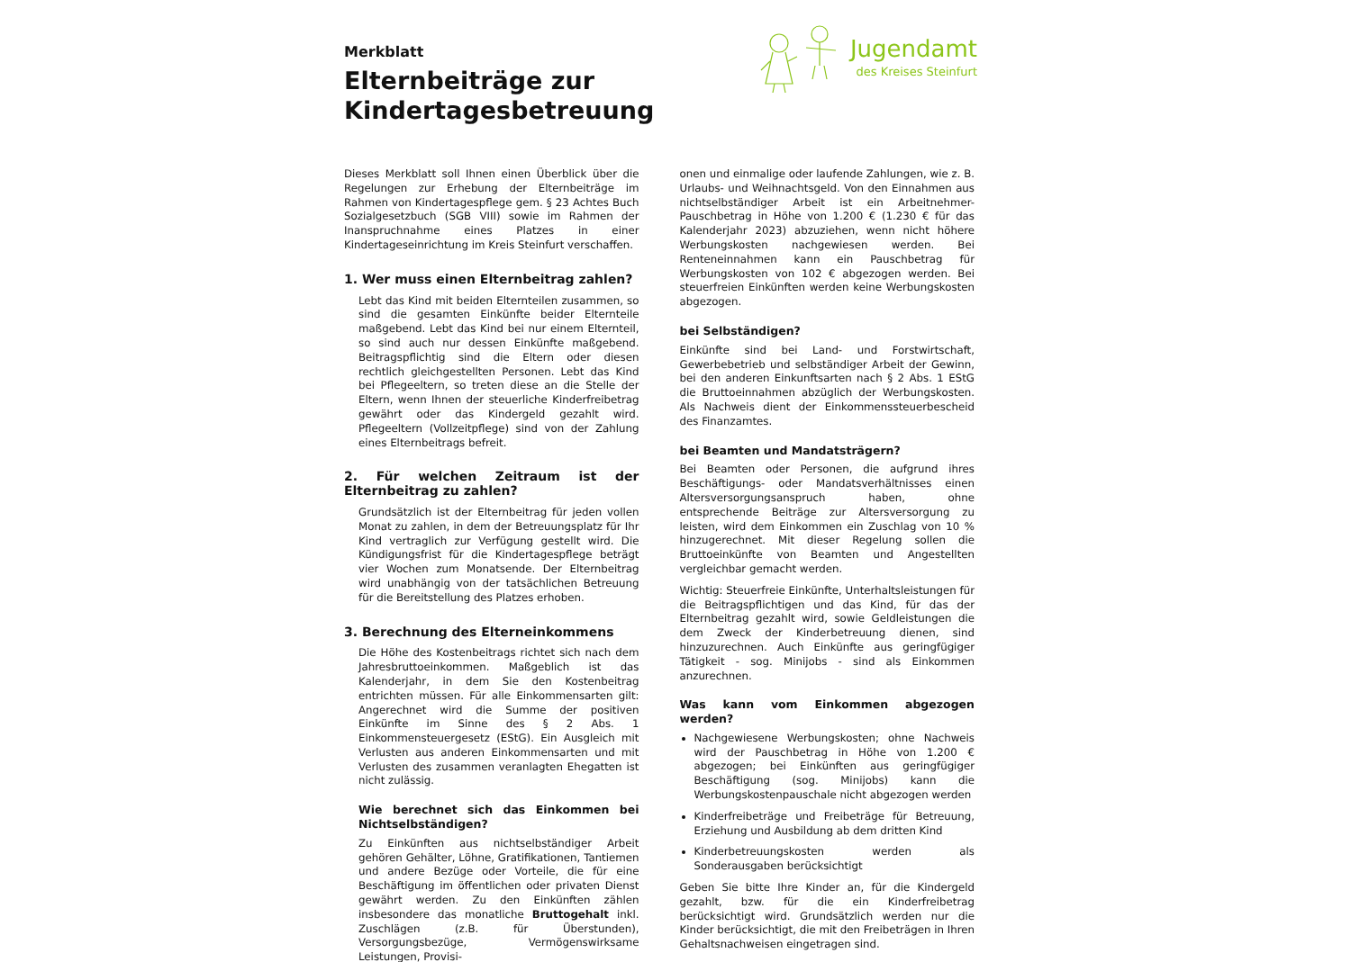Merkblatt
Elternbeiträge zur
Kindertagesbetreuung
Jugendamt
des Kreises Steinfurt
Dieses Merkblatt soll Ihnen einen Überblick über die Regelungen zur Erhebung der Elternbeiträge im Rahmen von Kindertagespflege gem. § 23 Achtes Buch Sozialgesetzbuch (SGB VIII) sowie im Rahmen der Inanspruchnahme eines Platzes in einer Kindertageseinrichtung im Kreis Steinfurt verschaffen.
1. Wer muss einen Elternbeitrag zahlen?
Lebt das Kind mit beiden Elternteilen zusammen, so sind die gesamten Einkünfte beider Elternteile maßgebend. Lebt das Kind bei nur einem Elternteil, so sind auch nur dessen Einkünfte maßgebend. Beitragspflichtig sind die Eltern oder diesen rechtlich gleichgestellten Personen. Lebt das Kind bei Pflegeeltern, so treten diese an die Stelle der Eltern, wenn Ihnen der steuerliche Kinderfreibetrag gewährt oder das Kindergeld gezahlt wird. Pflegeeltern (Vollzeitpflege) sind von der Zahlung eines Elternbeitrags befreit.
2. Für welchen Zeitraum ist der Elternbeitrag zu zahlen?
Grundsätzlich ist der Elternbeitrag für jeden vollen Monat zu zahlen, in dem der Betreuungsplatz für Ihr Kind vertraglich zur Verfügung gestellt wird. Die Kündigungsfrist für die Kindertagespflege beträgt vier Wochen zum Monatsende. Der Elternbeitrag wird unabhängig von der tatsächlichen Betreuung für die Bereitstellung des Platzes erhoben.
3. Berechnung des Elterneinkommens
Die Höhe des Kostenbeitrags richtet sich nach dem Jahresbruttoeinkommen. Maßgeblich ist das Kalenderjahr, in dem Sie den Kostenbeitrag entrichten müssen. Für alle Einkommensarten gilt: Angerechnet wird die Summe der positiven Einkünfte im Sinne des § 2 Abs. 1 Einkommensteuergesetz (EStG). Ein Ausgleich mit Verlusten aus anderen Einkommensarten und mit Verlusten des zusammen veranlagten Ehegatten ist nicht zulässig.
Wie berechnet sich das Einkommen bei Nichtselbständigen?
Zu Einkünften aus nichtselbständiger Arbeit gehören Gehälter, Löhne, Gratifikationen, Tantiemen und andere Bezüge oder Vorteile, die für eine Beschäftigung im öffentlichen oder privaten Dienst gewährt werden. Zu den Einkünften zählen insbesondere das monatliche Bruttogehalt inkl. Zuschlägen (z.B. für Überstunden), Versorgungsbezüge, Vermögenswirksame Leistungen, Provisi-
onen und einmalige oder laufende Zahlungen, wie z. B. Urlaubs- und Weihnachtsgeld. Von den Einnahmen aus nichtselbständiger Arbeit ist ein Arbeitnehmer-Pauschbetrag in Höhe von 1.200 € (1.230 € für das Kalenderjahr 2023) abzuziehen, wenn nicht höhere Werbungskosten nachgewiesen werden. Bei Renteneinnahmen kann ein Pauschbetrag für Werbungskosten von 102 € abgezogen werden. Bei steuerfreien Einkünften werden keine Werbungskosten abgezogen.
bei Selbständigen?
Einkünfte sind bei Land- und Forstwirtschaft, Gewerbebetrieb und selbständiger Arbeit der Gewinn, bei den anderen Einkunftsarten nach § 2 Abs. 1 EStG die Bruttoeinnahmen abzüglich der Werbungskosten. Als Nachweis dient der Einkommenssteuerbescheid des Finanzamtes.
bei Beamten und Mandatsträgern?
Bei Beamten oder Personen, die aufgrund ihres Beschäftigungs- oder Mandatsverhältnisses einen Altersversorgungsanspruch haben, ohne entsprechende Beiträge zur Altersversorgung zu leisten, wird dem Einkommen ein Zuschlag von 10 % hinzugerechnet. Mit dieser Regelung sollen die Bruttoeinkünfte von Beamten und Angestellten vergleichbar gemacht werden.
Wichtig: Steuerfreie Einkünfte, Unterhaltsleistungen für die Beitragspflichtigen und das Kind, für das der Elternbeitrag gezahlt wird, sowie Geldleistungen die dem Zweck der Kinderbetreuung dienen, sind hinzuzurechnen. Auch Einkünfte aus geringfügiger Tätigkeit - sog. Minijobs - sind als Einkommen anzurechnen.
Was kann vom Einkommen abgezogen werden?
Nachgewiesene Werbungskosten; ohne Nachweis wird der Pauschbetrag in Höhe von 1.200 € abgezogen; bei Einkünften aus geringfügiger Beschäftigung (sog. Minijobs) kann die Werbungskostenpauschale nicht abgezogen werden
Kinderfreibeträge und Freibeträge für Betreuung, Erziehung und Ausbildung ab dem dritten Kind
Kinderbetreuungskosten werden als Sonderausgaben berücksichtigt
Geben Sie bitte Ihre Kinder an, für die Kindergeld gezahlt, bzw. für die ein Kinderfreibetrag berücksichtigt wird. Grundsätzlich werden nur die Kinder berücksichtigt, die mit den Freibeträgen in Ihren Gehaltsnachweisen eingetragen sind.